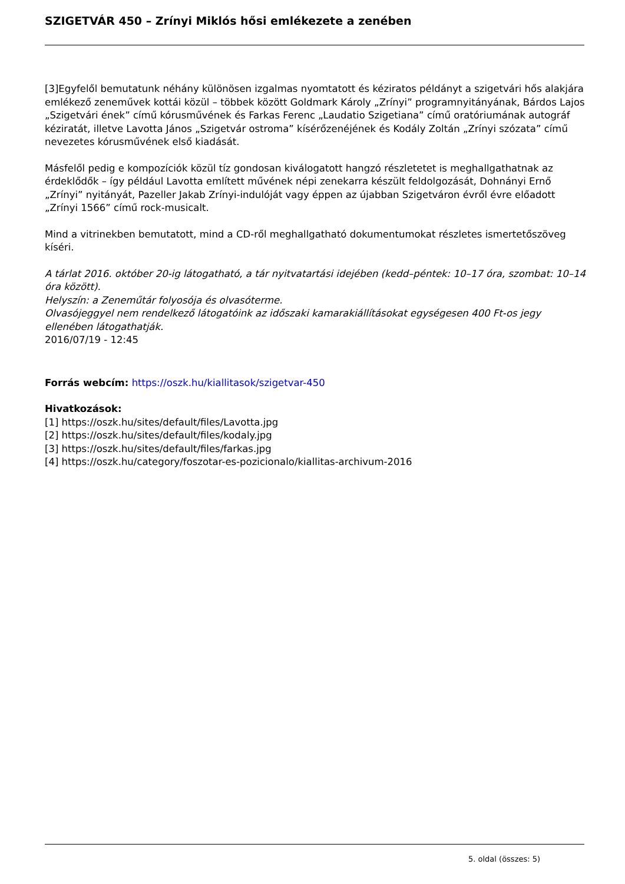SZIGETVÁR 450 – Zrínyi Miklós hősi emlékezete a zenében
[3]Egyfelől bemutatunk néhány különösen izgalmas nyomtatott és kéziratos példányt a szigetvári hős alakjára emlékező zeneművek kottái közül – többek között Goldmark Károly „Zrínyi” programnyitányának, Bárdos Lajos „Szigetvári ének” című kórusművének és Farkas Ferenc „Laudatio Szigetiana” című oratóriumának autográf kéziratát, illetve Lavotta János „Szigetvár ostroma” kísérőzenéjének és Kodály Zoltán „Zrínyi szózata” című nevezetes kórusművének első kiadását.
Másfelől pedig e kompozíciók közül tíz gondosan kiválogatott hangzó részletetet is meghallgathatnak az érdeklődők – így például Lavotta említett művének népi zenekarra készült feldolgozását, Dohnányi Ernő „Zrínyi” nyitányát, Pazeller Jakab Zrínyi-indulóját vagy éppen az újabban Szigetváron évről évre előadott „Zrínyi 1566” című rock-musicalt.
Mind a vitrinekben bemutatott, mind a CD-ről meghallgatható dokumentumokat részletes ismertetőszöveg kíséri.
A tárlat 2016. október 20-ig látogatható, a tár nyitvatartási idejében (kedd–péntek: 10–17 óra, szombat: 10–14 óra között).
Helyszín: a Zeneműtár folyosója és olvasóterme.
Olvasójeggyel nem rendelkező látogatóink az időszaki kamarakiállításokat egységesen 400 Ft-os jegy ellenében látogathatják.
2016/07/19 - 12:45
Forrás webcím: https://oszk.hu/kiallitasok/szigetvar-450
Hivatkozások:
[1] https://oszk.hu/sites/default/files/Lavotta.jpg
[2] https://oszk.hu/sites/default/files/kodaly.jpg
[3] https://oszk.hu/sites/default/files/farkas.jpg
[4] https://oszk.hu/category/foszotar-es-pozicionalo/kiallitas-archivum-2016
5. oldal (összes: 5)